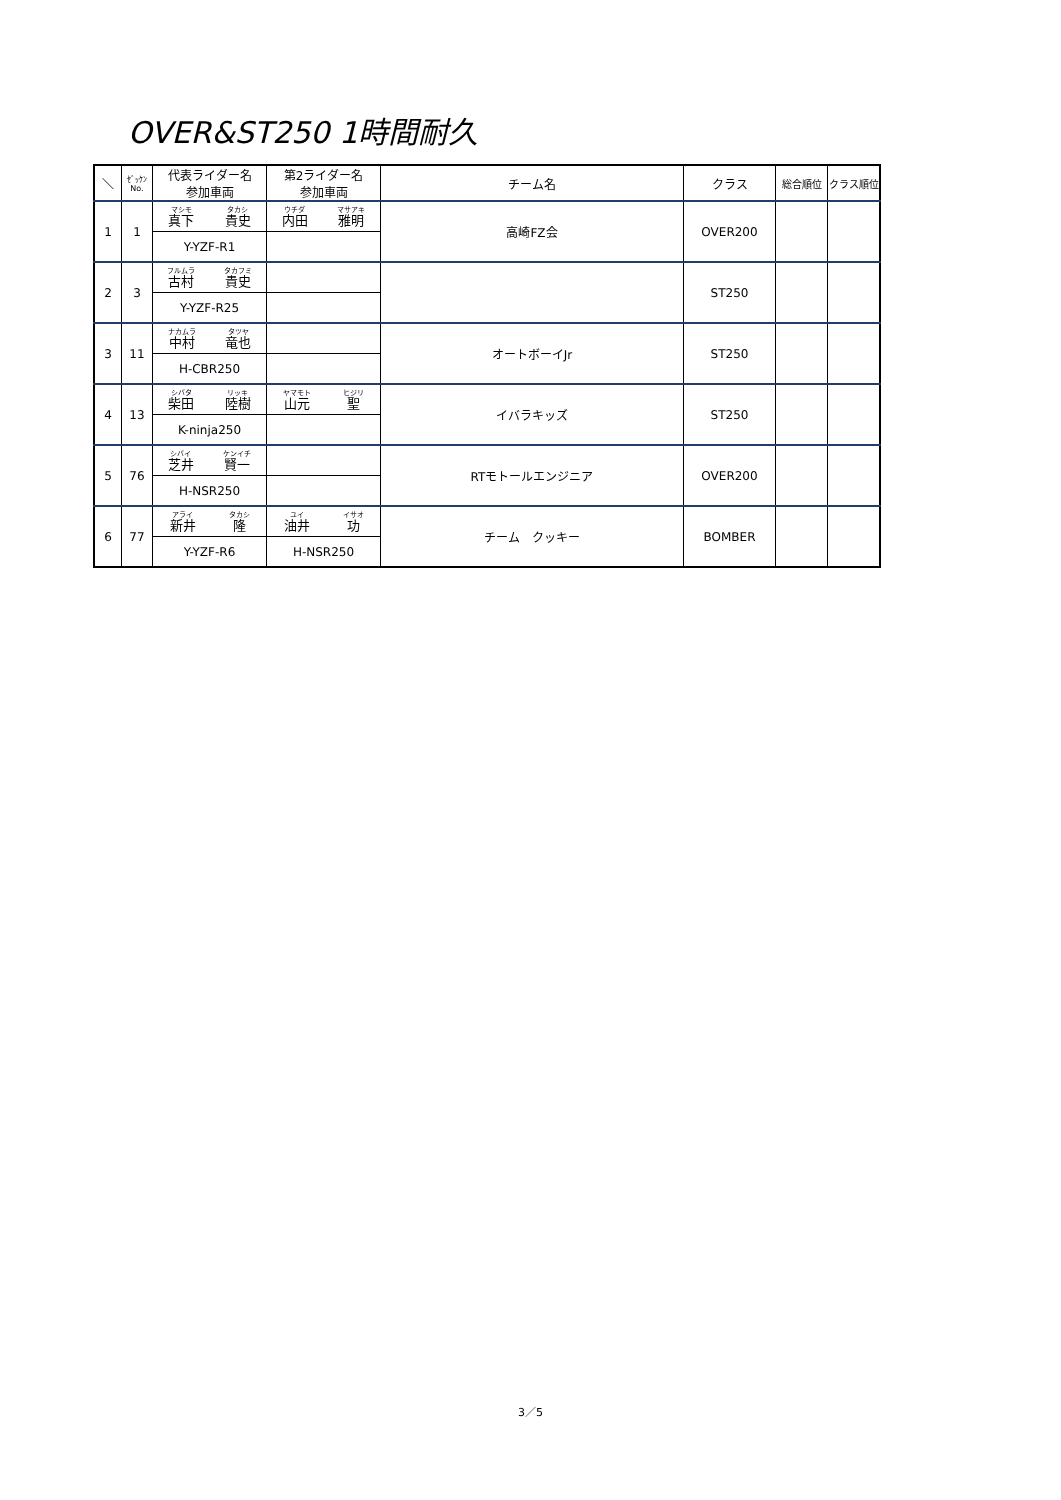OVER&ST250 1時間耐久
| ＼ | ｾﾞｯｹﾝ No. | 代表ライダー名 参加車両 | 第2ライダー名 参加車両 | チーム名 | クラス | 総合順位 | クラス順位 |
| --- | --- | --- | --- | --- | --- | --- | --- |
| 1 | 1 | マシモ 真下 タカシ 貴史 | ウチダ 内田 マサアキ 雅明 | 高崎FZ会 | OVER200 | | |
| | | Y-YZF-R1 | | | | | |
| 2 | 3 | フルムラ 古村 タカフミ 貴史 | | | ST250 | | |
| | | Y-YZF-R25 | | | | | |
| 3 | 11 | ナカムラ 中村 タツヤ 竜也 | | オートボーイJr | ST250 | | |
| | | H-CBR250 | | | | | |
| 4 | 13 | シバタ 柴田 リッキ 陸樹 | ヤマモト 山元 ヒジリ 聖 | イバラキッズ | ST250 | | |
| | | K-ninja250 | | | | | |
| 5 | 76 | シバイ 芝井 ケンイチ 賢一 | | RTモトールエンジニア | OVER200 | | |
| | | H-NSR250 | | | | | |
| 6 | 77 | アライ 新井 タカシ 隆 | ユイ 油井 イサオ 功 | チーム クッキー | BOMBER | | |
| | | Y-YZF-R6 | H-NSR250 | | | | |
3／5